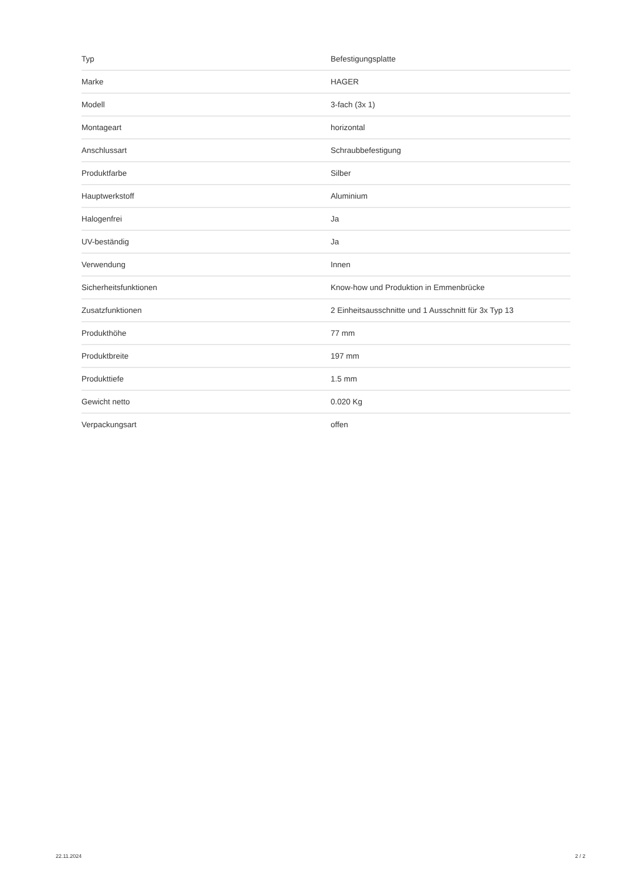| Typ | Befestigungsplatte |
| Marke | HAGER |
| Modell | 3-fach (3x 1) |
| Montageart | horizontal |
| Anschlussart | Schraubbefestigung |
| Produktfarbe | Silber |
| Hauptwerkstoff | Aluminium |
| Halogenfrei | Ja |
| UV-beständig | Ja |
| Verwendung | Innen |
| Sicherheitsfunktionen | Know-how und Produktion in Emmenbrücke |
| Zusatzfunktionen | 2 Einheitsausschnitte und 1 Ausschnitt für 3x Typ 13 |
| Produkthöhe | 77 mm |
| Produktbreite | 197 mm |
| Produkttiefe | 1.5 mm |
| Gewicht netto | 0.020 Kg |
| Verpackungsart | offen |
22.11.2024 2 / 2